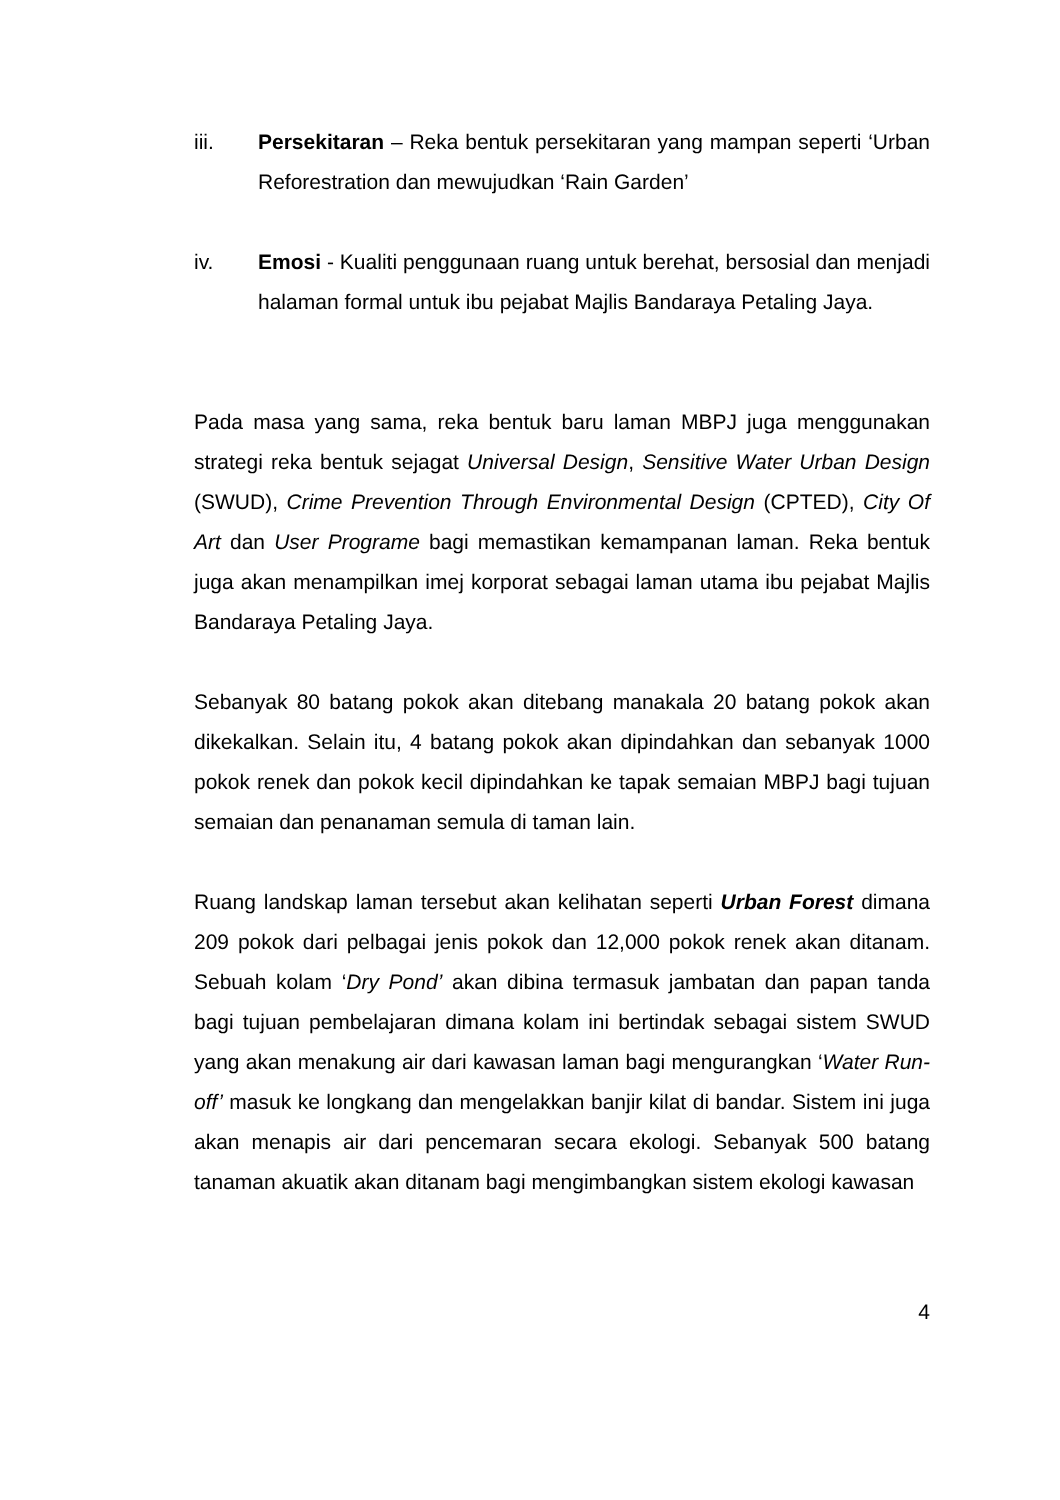iii. Persekitaran – Reka bentuk persekitaran yang mampan seperti ‘Urban Reforestration dan mewujudkan ‘Rain Garden’
iv. Emosi - Kualiti penggunaan ruang untuk berehat, bersosial dan menjadi halaman formal untuk ibu pejabat Majlis Bandaraya Petaling Jaya.
Pada masa yang sama, reka bentuk baru laman MBPJ juga menggunakan strategi reka bentuk sejagat Universal Design, Sensitive Water Urban Design (SWUD), Crime Prevention Through Environmental Design (CPTED), City Of Art dan User Programe bagi memastikan kemampanan laman. Reka bentuk juga akan menampilkan imej korporat sebagai laman utama ibu pejabat Majlis Bandaraya Petaling Jaya.
Sebanyak 80 batang pokok akan ditebang manakala 20 batang pokok akan dikekalkan. Selain itu, 4 batang pokok akan dipindahkan dan sebanyak 1000 pokok renek dan pokok kecil dipindahkan ke tapak semaian MBPJ bagi tujuan semaian dan penanaman semula di taman lain.
Ruang landskap laman tersebut akan kelihatan seperti Urban Forest dimana 209 pokok dari pelbagai jenis pokok dan 12,000 pokok renek akan ditanam. Sebuah kolam ‘Dry Pond’ akan dibina termasuk jambatan dan papan tanda bagi tujuan pembelajaran dimana kolam ini bertindak sebagai sistem SWUD yang akan menakung air dari kawasan laman bagi mengurangkan ‘Water Run-off’ masuk ke longkang dan mengelakkan banjir kilat di bandar. Sistem ini juga akan menapis air dari pencemaran secara ekologi. Sebanyak 500 batang tanaman akuatik akan ditanam bagi mengimbangkan sistem ekologi kawasan
4